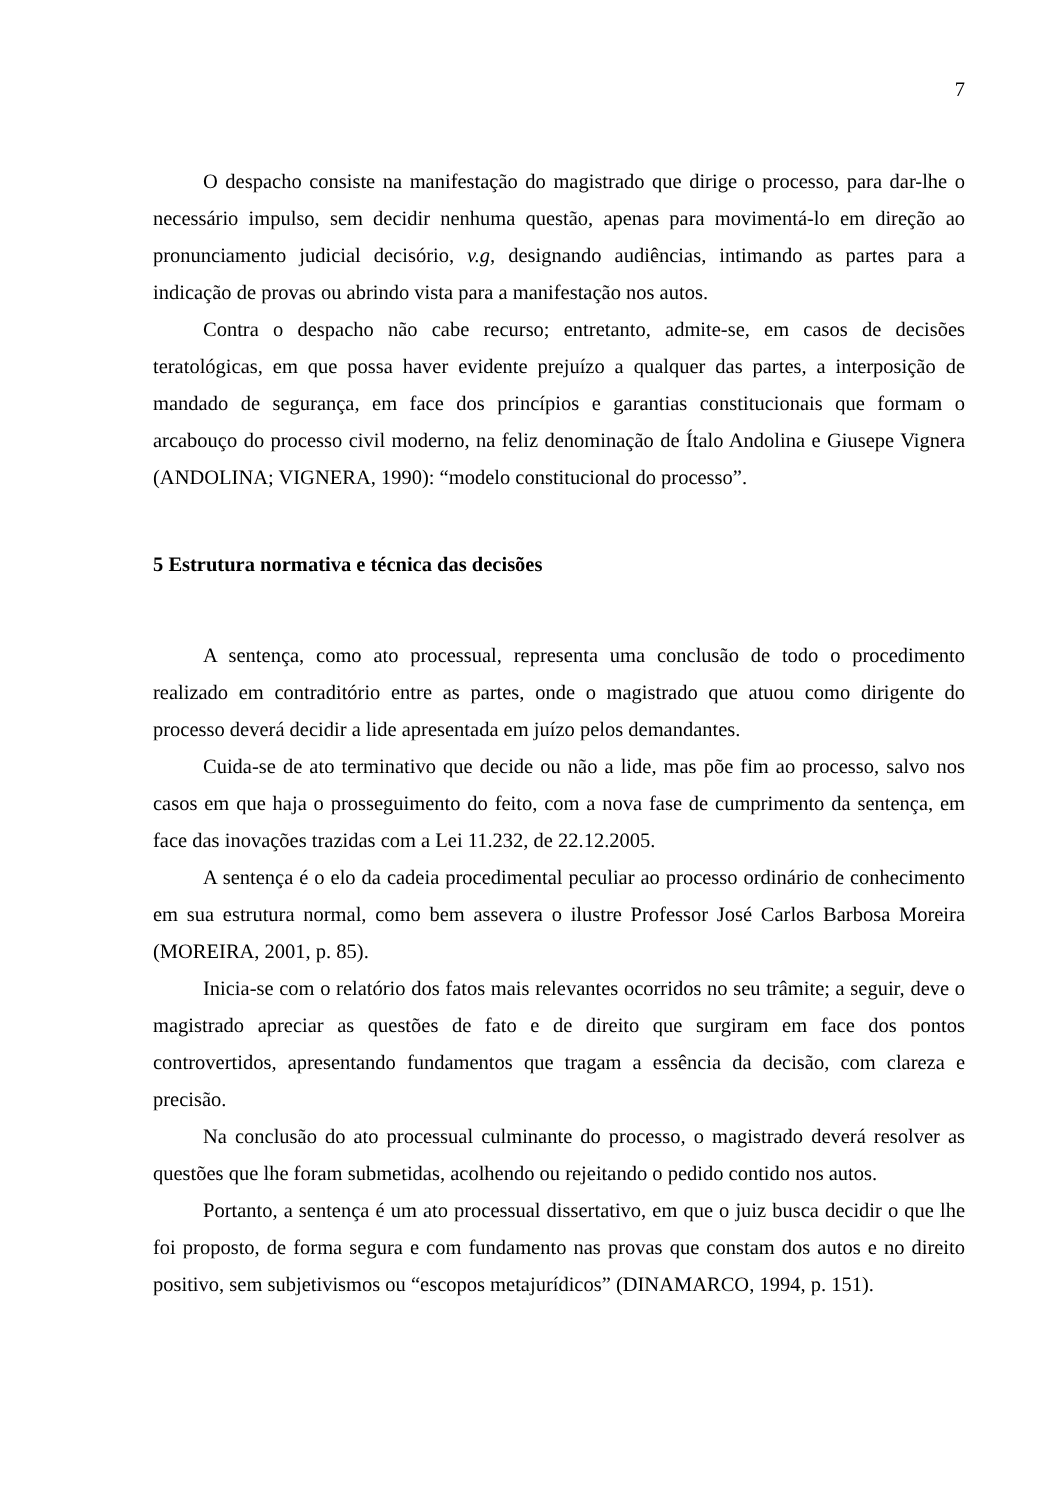7
O despacho consiste na manifestação do magistrado que dirige o processo, para dar-lhe o necessário impulso, sem decidir nenhuma questão, apenas para movimentá-lo em direção ao pronunciamento judicial decisório, v.g, designando audiências, intimando as partes para a indicação de provas ou abrindo vista para a manifestação nos autos.
Contra o despacho não cabe recurso; entretanto, admite-se, em casos de decisões teratológicas, em que possa haver evidente prejuízo a qualquer das partes, a interposição de mandado de segurança, em face dos princípios e garantias constitucionais que formam o arcabouço do processo civil moderno, na feliz denominação de Ítalo Andolina e Giusepe Vignera (ANDOLINA; VIGNERA, 1990): “modelo constitucional do processo”.
5 Estrutura normativa e técnica das decisões
A sentença, como ato processual, representa uma conclusão de todo o procedimento realizado em contraditório entre as partes, onde o magistrado que atuou como dirigente do processo deverá decidir a lide apresentada em juízo pelos demandantes.
Cuida-se de ato terminativo que decide ou não a lide, mas põe fim ao processo, salvo nos casos em que haja o prosseguimento do feito, com a nova fase de cumprimento da sentença, em face das inovações trazidas com a Lei 11.232, de 22.12.2005.
A sentença é o elo da cadeia procedimental peculiar ao processo ordinário de conhecimento em sua estrutura normal, como bem assevera o ilustre Professor José Carlos Barbosa Moreira (MOREIRA, 2001, p. 85).
Inicia-se com o relatório dos fatos mais relevantes ocorridos no seu trâmite; a seguir, deve o magistrado apreciar as questões de fato e de direito que surgiram em face dos pontos controvertidos, apresentando fundamentos que tragam a essência da decisão, com clareza e precisão.
Na conclusão do ato processual culminante do processo, o magistrado deverá resolver as questões que lhe foram submetidas, acolhendo ou rejeitando o pedido contido nos autos.
Portanto, a sentença é um ato processual dissertativo, em que o juiz busca decidir o que lhe foi proposto, de forma segura e com fundamento nas provas que constam dos autos e no direito positivo, sem subjetivismos ou “escopos metajurídicos” (DINAMARCO, 1994, p. 151).